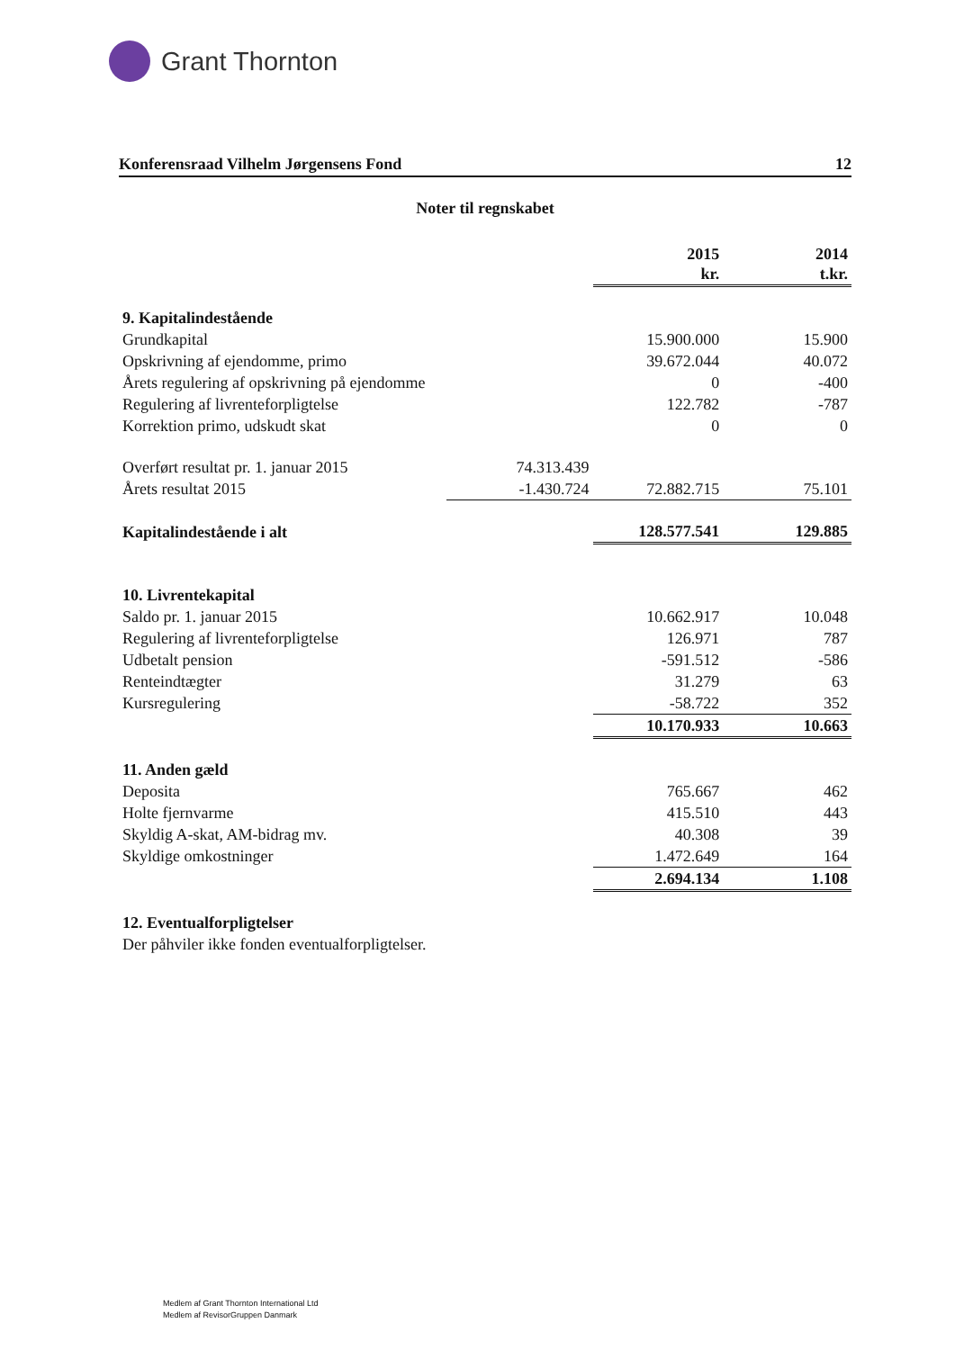Grant Thornton
Konferensraad Vilhelm Jørgensens Fond 12
Noter til regnskabet
| | | 2015 kr. | 2014 t.kr. |
| --- | --- | --- | --- |
| 9. Kapitalindestående | | | |
| Grundkapital | | 15.900.000 | 15.900 |
| Opskrivning af ejendomme, primo | | 39.672.044 | 40.072 |
| Årets regulering af opskrivning på ejendomme | | 0 | -400 |
| Regulering af livrenteforpligtelse | | 122.782 | -787 |
| Korrektion primo, udskudt skat | | 0 | 0 |
| Overført resultat pr. 1. januar 2015 | 74.313.439 | | |
| Årets resultat 2015 | -1.430.724 | 72.882.715 | 75.101 |
| Kapitalindestående i alt | | 128.577.541 | 129.885 |
| 10. Livrentekapital | | | |
| Saldo pr. 1. januar 2015 | | 10.662.917 | 10.048 |
| Regulering af livrenteforpligtelse | | 126.971 | 787 |
| Udbetalt pension | | -591.512 | -586 |
| Renteindtægter | | 31.279 | 63 |
| Kursregulering | | -58.722 | 352 |
| | | 10.170.933 | 10.663 |
| 11. Anden gæld | | | |
| Deposita | | 765.667 | 462 |
| Holte fjernvarme | | 415.510 | 443 |
| Skyldig A-skat, AM-bidrag mv. | | 40.308 | 39 |
| Skyldige omkostninger | | 1.472.649 | 164 |
| | | 2.694.134 | 1.108 |
| 12. Eventualforpligtelser | | | |
| Der påhviler ikke fonden eventualforpligtelser. | | | |
Medlem af Grant Thornton International Ltd
Medlem af RevisorGruppen Danmark